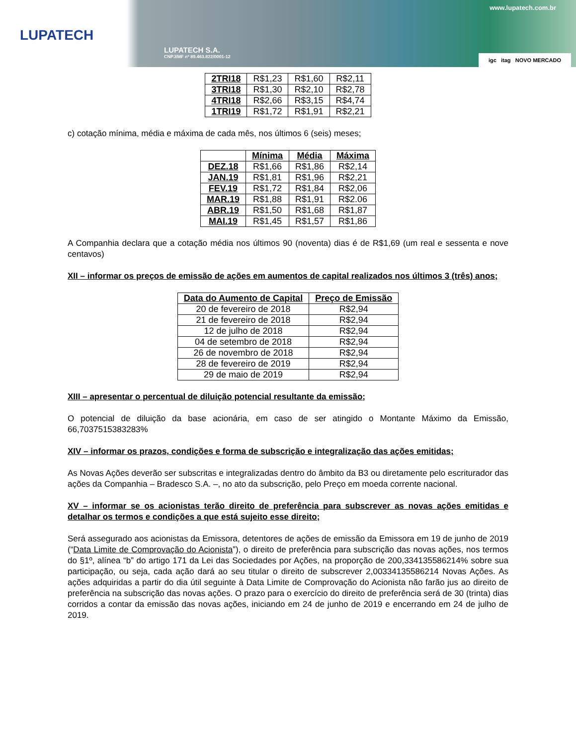LUPATECH
LUPATECH S.A.
CNPJ/MF nº 89.463.822/0001-12
www.lupatech.com.br
igc itag NOVO MERCADO
| 2TRI18 | R$1,23 | R$1,60 | R$2,11 |
| 3TRI18 | R$1,30 | R$2,10 | R$2,78 |
| 4TRI18 | R$2,66 | R$3,15 | R$4,74 |
| 1TRI19 | R$1,72 | R$1,91 | R$2,21 |
c) cotação mínima, média e máxima de cada mês, nos últimos 6 (seis) meses;
| | Mínima | Média | Máxima |
| --- | --- | --- | --- |
| DEZ.18 | R$1,66 | R$1,86 | R$2,14 |
| JAN.19 | R$1,81 | R$1,96 | R$2,21 |
| FEV.19 | R$1,72 | R$1,84 | R$2,06 |
| MAR.19 | R$1,88 | R$1,91 | R$2.06 |
| ABR.19 | R$1,50 | R$1,68 | R$1,87 |
| MAI.19 | R$1,45 | R$1,57 | R$1,86 |
A Companhia declara que a cotação média nos últimos 90 (noventa) dias é de R$1,69 (um real e sessenta e nove centavos)
XII – informar os preços de emissão de ações em aumentos de capital realizados nos últimos 3 (três) anos;
| Data do Aumento de Capital | Preço de Emissão |
| --- | --- |
| 20 de fevereiro de 2018 | R$2,94 |
| 21 de fevereiro de 2018 | R$2,94 |
| 12 de julho de 2018 | R$2,94 |
| 04 de setembro de 2018 | R$2,94 |
| 26 de novembro de 2018 | R$2,94 |
| 28 de fevereiro de 2019 | R$2,94 |
| 29 de maio de 2019 | R$2,94 |
XIII – apresentar o percentual de diluição potencial resultante da emissão;
O potencial de diluição da base acionária, em caso de ser atingido o Montante Máximo da Emissão, 66,7037515383283%
XIV – informar os prazos, condições e forma de subscrição e integralização das ações emitidas;
As Novas Ações deverão ser subscritas e integralizadas dentro do âmbito da B3 ou diretamente pelo escriturador das ações da Companhia – Bradesco S.A. –, no ato da subscrição, pelo Preço em moeda corrente nacional.
XV – informar se os acionistas terão direito de preferência para subscrever as novas ações emitidas e detalhar os termos e condições a que está sujeito esse direito;
Será assegurado aos acionistas da Emissora, detentores de ações de emissão da Emissora em 19 de junho de 2019 (“Data Limite de Comprovação do Acionista”), o direito de preferência para subscrição das novas ações, nos termos do §1º, alínea “b” do artigo 171 da Lei das Sociedades por Ações, na proporção de 200,334135586214% sobre sua participação, ou seja, cada ação dará ao seu titular o direito de subscrever 2,00334135586214 Novas Ações. As ações adquiridas a partir do dia útil seguinte à Data Limite de Comprovação do Acionista não farão jus ao direito de preferência na subscrição das novas ações. O prazo para o exercício do direito de preferência será de 30 (trinta) dias corridos a contar da emissão das novas ações, iniciando em 24 de junho de 2019 e encerrando em 24 de julho de 2019.